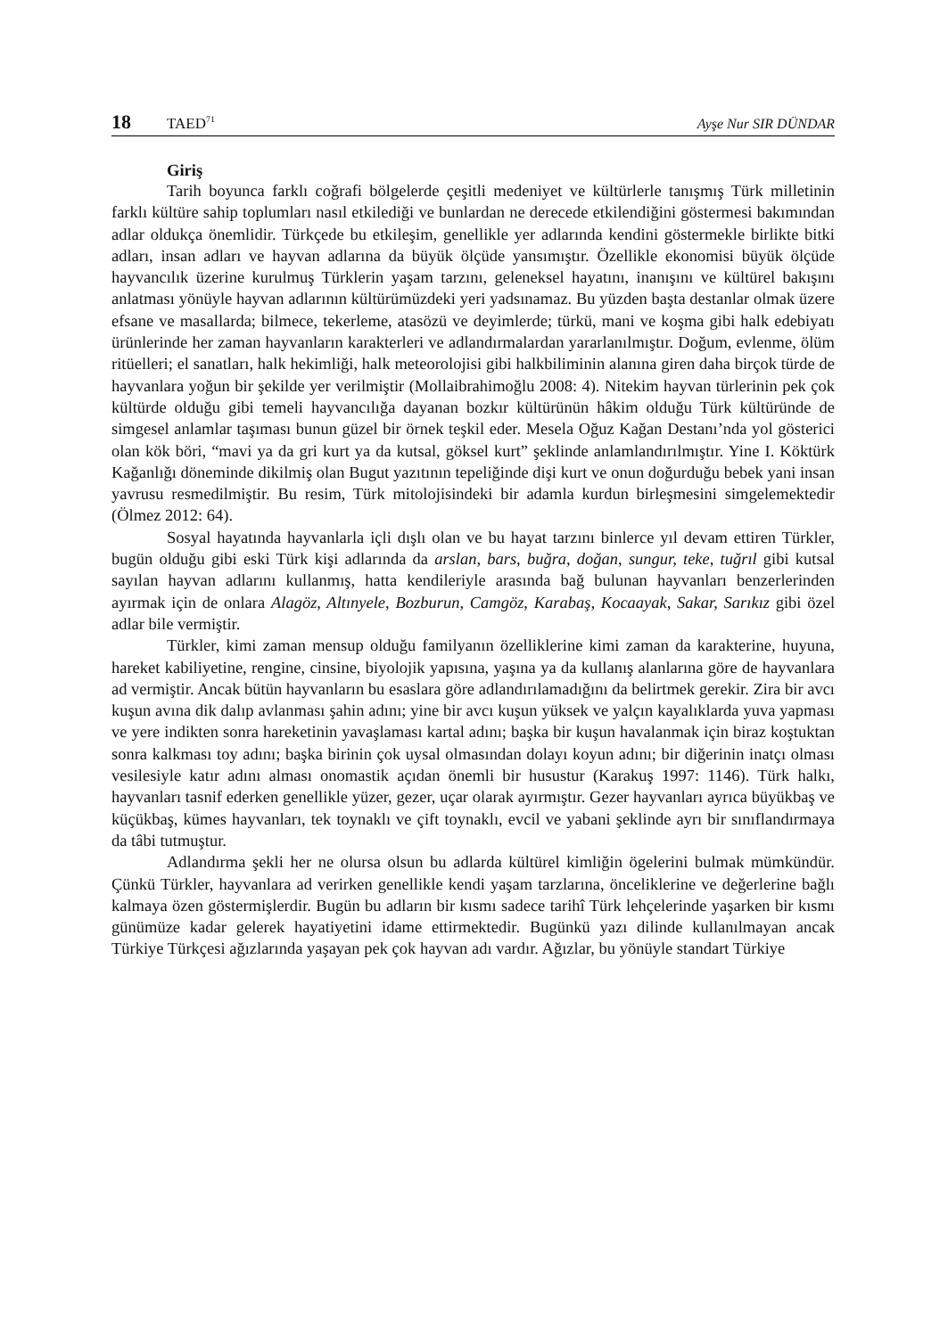18 TAED<sup>71</sup> Ayşe Nur SIR DÜNDAR
Giriş
Tarih boyunca farklı coğrafi bölgelerde çeşitli medeniyet ve kültürlerle tanışmış Türk milletinin farklı kültüre sahip toplumları nasıl etkilediği ve bunlardan ne derecede etkilendiğini göstermesi bakımından adlar oldukça önemlidir. Türkçede bu etkileşim, genellikle yer adlarında kendini göstermekle birlikte bitki adları, insan adları ve hayvan adlarına da büyük ölçüde yansımıştır. Özellikle ekonomisi büyük ölçüde hayvancılık üzerine kurulmuş Türklerin yaşam tarzını, geleneksel hayatını, inanışını ve kültürel bakışını anlatması yönüyle hayvan adlarının kültürümüzdeki yeri yadsınamaz. Bu yüzden başta destanlar olmak üzere efsane ve masallarda; bilmece, tekerleme, atasözü ve deyimlerde; türkü, mani ve koşma gibi halk edebiyatı ürünlerinde her zaman hayvanların karakterleri ve adlandırmalardan yararlanılmıştır. Doğum, evlenme, ölüm ritüelleri; el sanatları, halk hekimliği, halk meteorolojisi gibi halkbiliminin alanına giren daha birçok türde de hayvanlara yoğun bir şekilde yer verilmiştir (Mollaibrahimoğlu 2008: 4). Nitekim hayvan türlerinin pek çok kültürde olduğu gibi temeli hayvancılığa dayanan bozkır kültürünün hâkim olduğu Türk kültüründe de simgesel anlamlar taşıması bunun güzel bir örnek teşkil eder. Mesela Oğuz Kağan Destanı’nda yol gösterici olan kök böri, “mavi ya da gri kurt ya da kutsal, göksel kurt” şeklinde anlamlandırılmıştır. Yine I. Köktürk Kağanlığı döneminde dikilmiş olan Bugut yazıtının tepeliğinde dişi kurt ve onun doğurduğu bebek yani insan yavrusu resmedilmiştir. Bu resim, Türk mitolojisindeki bir adamla kurdun birleşmesini simgelemektedir (Ölmez 2012: 64).
Sosyal hayatında hayvanlarla içli dışlı olan ve bu hayat tarzını binlerce yıl devam ettiren Türkler, bugün olduğu gibi eski Türk kişi adlarında da arslan, bars, buğra, doğan, sungur, teke, tuğrıl gibi kutsal sayılan hayvan adlarını kullanmış, hatta kendileriyle arasında bağ bulunan hayvanları benzerlerinden ayırmak için de onlara Alagöz, Altınyele, Bozburun, Camgöz, Karabaş, Kocaayak, Sakar, Sarıkız gibi özel adlar bile vermiştir.
Türkler, kimi zaman mensup olduğu familyanın özelliklerine kimi zaman da karakterine, huyuna, hareket kabiliyetine, rengine, cinsine, biyolojik yapısına, yaşına ya da kullanış alanlarına göre de hayvanlara ad vermiştir. Ancak bütün hayvanların bu esaslara göre adlandırılamadığını da belirtmek gerekir. Zira bir avcı kuşun avına dik dalıp avlanması şahin adını; yine bir avcı kuşun yüksek ve yalçın kayalıklarda yuva yapması ve yere indikten sonra hareketinin yavaşlaması kartal adını; başka bir kuşun havalanmak için biraz koştuktan sonra kalkması toy adını; başka birinin çok uysal olmasından dolayı koyun adını; bir diğerinin inatçı olması vesilesiyle katır adını alması onomastik açıdan önemli bir husustur (Karakuş 1997: 1146). Türk halkı, hayvanları tasnif ederken genellikle yüzer, gezer, uçar olarak ayırmıştır. Gezer hayvanları ayrıca büyükbaş ve küçükbaş, kümes hayvanları, tek toynaklı ve çift toynaklı, evcil ve yabani şeklinde ayrı bir sınıflandırmaya da tâbi tutmuştur.
Adlandırma şekli her ne olursa olsun bu adlarda kültürel kimliğin ögelerini bulmak mümkündür. Çünkü Türkler, hayvanlara ad verirken genellikle kendi yaşam tarzlarına, önceliklerine ve değerlerine bağlı kalmaya özen göstermişlerdir. Bugün bu adların bir kısmı sadece tarihî Türk lehçelerinde yaşarken bir kısmı günümüze kadar gelerek hayatiyetini idame ettirmektedir. Bugünkü yazı dilinde kullanılmayan ancak Türkiye Türkçesi ağızlarında yaşayan pek çok hayvan adı vardır. Ağızlar, bu yönüyle standart Türkiye